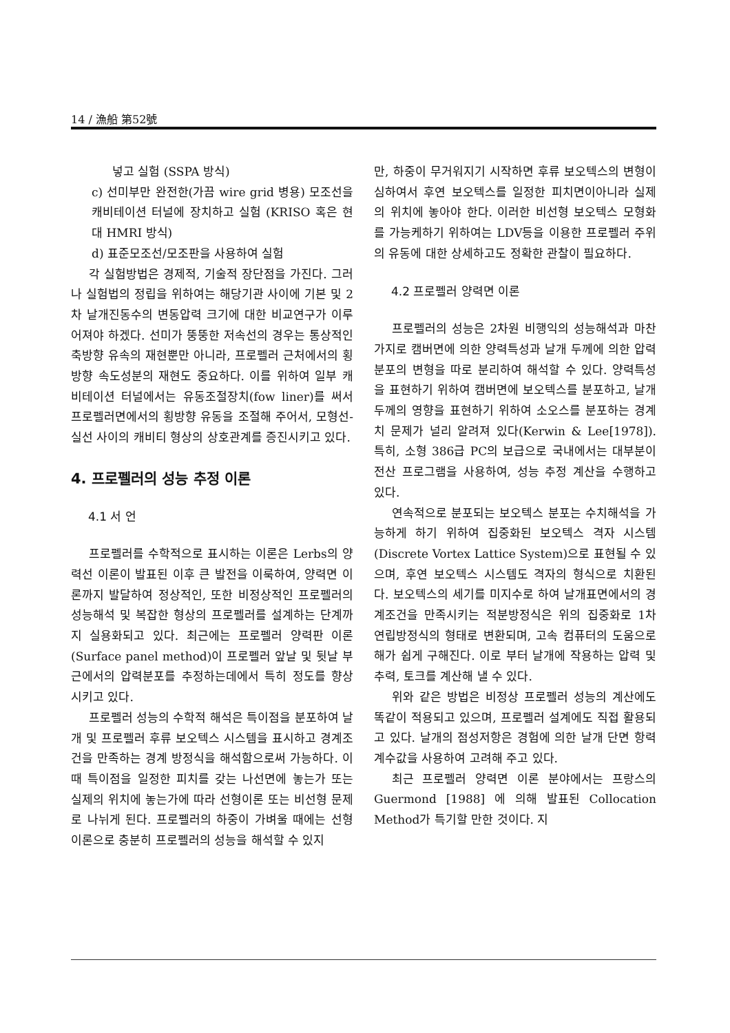14 / 漁船 第52號
넣고 실험 (SSPA 방식)
c) 선미부만 완전한(가끔 wire grid 병용) 모조선을 캐비테이션 터널에 장치하고 실험 (KRISO 혹은 현대 HMRI 방식)
d) 표준모조선/모조판을 사용하여 실험
각 실험방법은 경제적, 기술적 장단점을 가진다. 그러나 실험법의 정립을 위하여는 해당기관 사이에 기본 및 2차 날개진동수의 변동압력 크기에 대한 비교연구가 이루어져야 하겠다. 선미가 뚱뚱한 저속선의 경우는 통상적인 축방향 유속의 재현뿐만 아니라, 프로펠러 근처에서의 횡방향 속도성분의 재현도 중요하다. 이를 위하여 일부 캐비테이션 터널에서는 유동조절장치(fow liner)를 써서 프로펠러면에서의 횡방향 유동을 조절해 주어서, 모형선-실선 사이의 캐비티 형상의 상호관계를 증진시키고 있다.
4. 프로펠러의 성능 추정 이론
4.1 서 언
프로펠러를 수학적으로 표시하는 이론은 Lerbs의 양력선 이론이 발표된 이후 큰 발전을 이룩하여, 양력면 이론까지 발달하여 정상적인, 또한 비정상적인 프로펠러의 성능해석 및 복잡한 형상의 프로펠러를 설계하는 단계까지 실용화되고 있다. 최근에는 프로펠러 양력판 이론(Surface panel method)이 프로펠러 앞날 및 뒷날 부근에서의 압력분포를 추정하는데에서 특히 정도를 향상시키고 있다.
프로펠러 성능의 수학적 해석은 특이점을 분포하여 날개 및 프로펠러 후류 보오텍스 시스템을 표시하고 경계조건을 만족하는 경계 방정식을 해석함으로써 가능하다. 이때 특이점을 일정한 피치를 갖는 나선면에 놓는가 또는 실제의 위치에 놓는가에 따라 선형이론 또는 비선형 문제로 나뉘게 된다. 프로펠러의 하중이 가벼울 때에는 선형이론으로 충분히 프로펠러의 성능을 해석할 수 있지
만, 하중이 무거워지기 시작하면 후류 보오텍스의 변형이 심하여서 후연 보오텍스를 일정한 피치면이아니라 실제의 위치에 놓아야 한다. 이러한 비선형 보오텍스 모형화를 가능케하기 위하여는 LDV등을 이용한 프로펠러 주위의 유동에 대한 상세하고도 정확한 관찰이 필요하다.
4.2 프로펠러 양력면 이론
프로펠러의 성능은 2차원 비행익의 성능해석과 마찬가지로 캠버면에 의한 양력특성과 날개 두께에 의한 압력분포의 변형을 따로 분리하여 해석할 수 있다. 양력특성을 표현하기 위하여 캠버면에 보오텍스를 분포하고, 날개두께의 영향을 표현하기 위하여 소오스를 분포하는 경계치 문제가 널리 알려져 있다(Kerwin & Lee[1978]). 특히, 소형 386급 PC의 보급으로 국내에서는 대부분이 전산 프로그램을 사용하여, 성능 추정 계산을 수행하고 있다.
연속적으로 분포되는 보오텍스 분포는 수치해석을 가능하게 하기 위하여 집중화된 보오텍스 격자 시스템(Discrete Vortex Lattice System)으로 표현될 수 있으며, 후연 보오텍스 시스템도 격자의 형식으로 치환된다. 보오텍스의 세기를 미지수로 하여 날개표면에서의 경계조건을 만족시키는 적분방정식은 위의 집중화로 1차 연립방정식의 형태로 변환되며, 고속 컴퓨터의 도움으로 해가 쉽게 구해진다. 이로 부터 날개에 작용하는 압력 및 추력, 토크를 계산해 낼 수 있다.
위와 같은 방법은 비정상 프로펠러 성능의 계산에도 똑같이 적용되고 있으며, 프로펠러 설계에도 직접 활용되고 있다. 날개의 점성저항은 경험에 의한 날개 단면 항력 계수값을 사용하여 고려해 주고 있다.
최근 프로펠러 양력면 이론 분야에서는 프랑스의 Guermond [1988] 에 의해 발표된 Collocation Method가 특기할 만한 것이다. 지